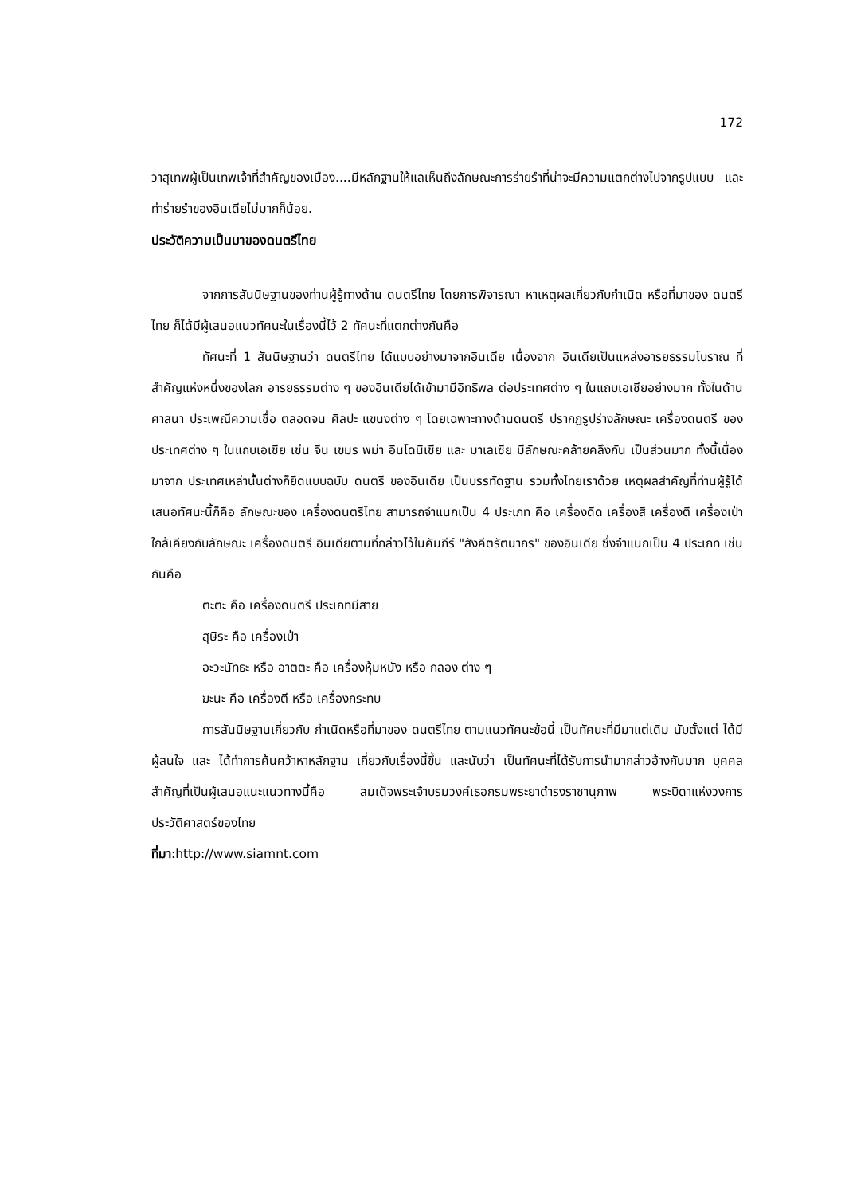172
วาสุเทพผู้เป็นเทพเจ้าที่สำคัญของเมือง....มีหลักฐานให้แลเห็นถึงลักษณะการร่ายรำที่น่าจะมีความแตกต่างไปจากรูปแบบ และท่าร่ายรำของอินเดียไม่มากก็น้อย.
ประวัติความเป็นมาของดนตรีไทย
จากการสันนิษฐานของท่านผู้รู้ทางด้าน ดนตรีไทย โดยการพิจารณา หาเหตุผลเกี่ยวกับกำเนิด หรือที่มาของ ดนตรีไทย ก็ได้มีผู้เสนอแนวทัศนะในเรื่องนี้ไว้ 2 ทัศนะที่แตกต่างกันคือ
ทัศนะที่ 1 สันนิษฐานว่า ดนตรีไทย ได้แบบอย่างมาจากอินเดีย เนื่องจาก อินเดียเป็นแหล่งอารยธรรมโบราณ ที่สำคัญแห่งหนึ่งของโลก อารยธรรมต่าง ๆ ของอินเดียได้เข้ามามีอิทธิพล ต่อประเทศต่าง ๆ ในแถบเอเชียอย่างมาก ทั้งในด้าน ศาสนา ประเพณีความเชื่อ ตลอดจน ศิลปะ แขนงต่าง ๆ โดยเฉพาะทางด้านดนตรี ปรากฏรูปร่างลักษณะ เครื่องดนตรี ของประเทศต่าง ๆ ในแถบเอเชีย เช่น จีน เขมร พม่า อินโดนิเชีย และ มาเลเซีย มีลักษณะคล้ายคลึงกัน เป็นส่วนมาก ทั้งนี้เนื่องมาจาก ประเทศเหล่านั้นต่างก็ยึดแบบฉบับ ดนตรี ของอินเดีย เป็นบรรทัดฐาน รวมทั้งไทยเราด้วย เหตุผลสำคัญที่ท่านผู้รู้ได้เสนอทัศนะนี้ก็คือ ลักษณะของ เครื่องดนตรีไทย สามารถจำแนกเป็น 4 ประเภท คือ เครื่องดีด เครื่องสี เครื่องตี เครื่องเป่า ใกล้เคียงกับลักษณะ เครื่องดนตรี อินเดียตามที่กล่าวไว้ในคัมภีร์ "สังคีตรัตนากร" ของอินเดีย ซึ่งจำแนกเป็น 4 ประเภท เช่นกันคือ
ตะตะ คือ เครื่องดนตรี ประเภทมีสาย
สุษิระ คือ เครื่องเป่า
อะวะนัทธะ หรือ อาตตะ คือ เครื่องหุ้มหนัง หรือ กลอง ต่าง ๆ
ฆะนะ คือ เครื่องตี หรือ เครื่องกระทบ
การสันนิษฐานเกี่ยวกับ กำเนิดหรือที่มาของ ดนตรีไทย ตามแนวทัศนะข้อนี้ เป็นทัศนะที่มีมาแต่เดิม นับตั้งแต่ ได้มีผู้สนใจ และ ได้ทำการค้นคว้าหาหลักฐาน เกี่ยวกับเรื่องนี้ขึ้น และนับว่า เป็นทัศนะที่ได้รับการนำมากล่าวอ้างกันมาก บุคคลสำคัญที่เป็นผู้เสนอแนะแนวทางนี้คือ สมเด็จพระเจ้าบรมวงศ์เธอกรมพระยาดำรงราชานุภาพ พระบิดาแห่งวงการประวัติศาสตร์ของไทย
ที่มา:http://www.siamnt.com